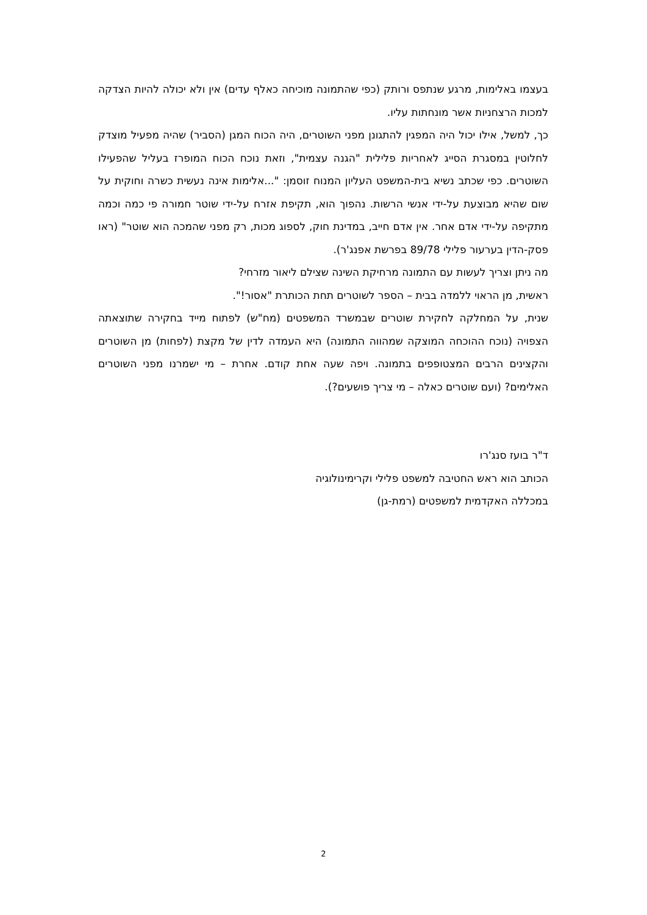בעצמו באלימות, מרגע שנתפס ורותק (כפי שהתמונה מוכיחה כאלף עדים) אין ולא יכולה להיות הצדקה למכות הרצחניות אשר מונחתות עליו.
כך, למשל, אילו יכול היה המפגין להתגונן מפני השוטרים, היה הכוח המגן (הסביר) שהיה מפעיל מוצדק לחלוטין במסגרת הסייג לאחריות פלילית "הגנה עצמית", וזאת נוכח הכוח המופרז בעליל שהפעילו השוטרים. כפי שכתב נשיא בית-המשפט העליון המנוח זוסמן: "...אלימות אינה נעשית כשרה וחוקית על שום שהיא מבוצעת על-ידי אנשי הרשות. נהפוך הוא, תקיפת אזרח על-ידי שוטר חמורה פי כמה וכמה מתקיפה על-ידי אדם אחר. אין אדם חייב, במדינת חוק, לספוג מכות, רק מפני שהמכה הוא שוטר" (ראו פסק-הדין בערעור פלילי 89/78 בפרשת אפנג'ר).
מה ניתן וצריך לעשות עם התמונה מרחיקת השינה שצילם ליאור מזרחי?
ראשית, מן הראוי ללמדה בבית – הספר לשוטרים תחת הכותרת "אסור!".
שנית, על המחלקה לחקירת שוטרים שבמשרד המשפטים (מח"ש) לפתוח מייד בחקירה שתוצאתה הצפויה (נוכח ההוכחה המוצקה שמהווה התמונה) היא העמדה לדין של מקצת (לפחות) מן השוטרים והקצינים הרבים המצטופפים בתמונה. ויפה שעה אחת קודם. אחרת – מי ישמרנו מפני השוטרים האלימים? (ועם שוטרים כאלה – מי צריך פושעים?).
ד"ר בועז סנג'רו
הכותב הוא ראש החטיבה למשפט פלילי וקרימינולוגיה
במכללה האקדמית למשפטים (רמת-גן)
2